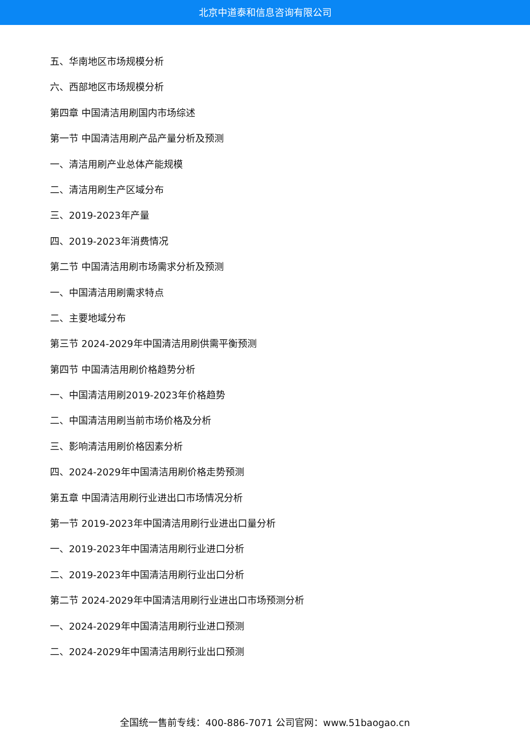北京中道泰和信息咨询有限公司
五、华南地区市场规模分析
六、西部地区市场规模分析
第四章 中国清洁用刷国内市场综述
第一节 中国清洁用刷产品产量分析及预测
一、清洁用刷产业总体产能规模
二、清洁用刷生产区域分布
三、2019-2023年产量
四、2019-2023年消费情况
第二节 中国清洁用刷市场需求分析及预测
一、中国清洁用刷需求特点
二、主要地域分布
第三节 2024-2029年中国清洁用刷供需平衡预测
第四节 中国清洁用刷价格趋势分析
一、中国清洁用刷2019-2023年价格趋势
二、中国清洁用刷当前市场价格及分析
三、影响清洁用刷价格因素分析
四、2024-2029年中国清洁用刷价格走势预测
第五章 中国清洁用刷行业进出口市场情况分析
第一节 2019-2023年中国清洁用刷行业进出口量分析
一、2019-2023年中国清洁用刷行业进口分析
二、2019-2023年中国清洁用刷行业出口分析
第二节 2024-2029年中国清洁用刷行业进出口市场预测分析
一、2024-2029年中国清洁用刷行业进口预测
二、2024-2029年中国清洁用刷行业出口预测
全国统一售前专线：400-886-7071 公司官网：www.51baogao.cn